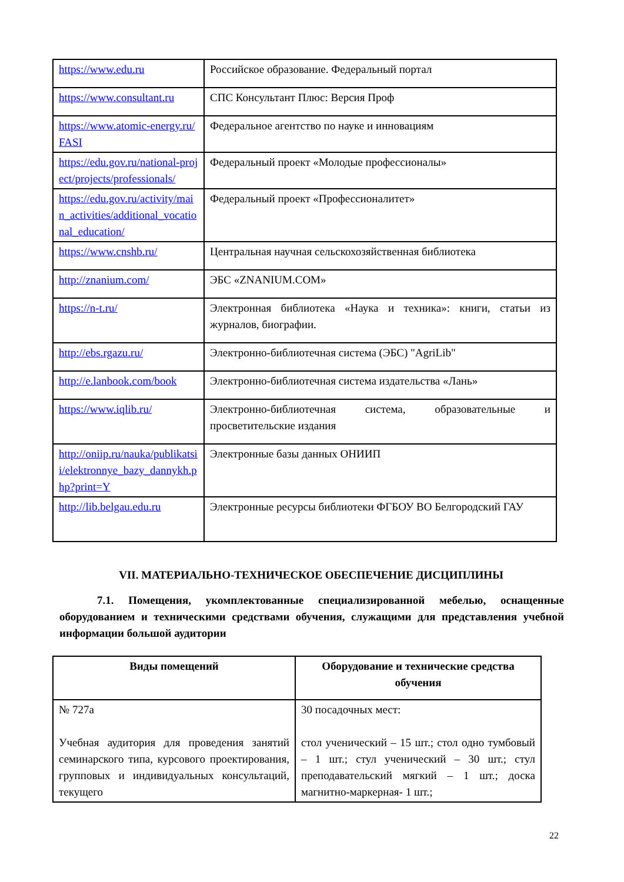| https://www.edu.ru | Российское образование. Федеральный портал |
| https://www.consultant.ru | СПС Консультант Плюс: Версия Проф |
| https://www.atomic-energy.ru/FASI | Федеральное агентство по науке и инновациям |
| https://edu.gov.ru/national-project/projects/professionals/ | Федеральный проект «Молодые профессионалы» |
| https://edu.gov.ru/activity/main_activities/additional_vocational_education/ | Федеральный проект «Профессионалитет» |
| https://www.cnshb.ru/ | Центральная научная сельскохозяйственная библиотека |
| http://znanium.com/ | ЭБС «ZNANIUM.COM» |
| https://n-t.ru/ | Электронная библиотека «Наука и техника»: книги, статьи из журналов, биографии. |
| http://ebs.rgazu.ru/ | Электронно-библиотечная система (ЭБС) "AgriLib" |
| http://e.lanbook.com/book | Электронно-библиотечная система издательства «Лань» |
| https://www.iqlib.ru/ | Электронно-библиотечная система, образовательные и просветительские издания |
| http://oniip.ru/nauka/publikatsii/elektronnye_bazy_dannykh.php?print=Y | Электронные базы данных ОНИИП |
| http://lib.belgau.edu.ru | Электронные ресурсы библиотеки ФГБОУ ВО Белгородский ГАУ |
VII. МАТЕРИАЛЬНО-ТЕХНИЧЕСКОЕ ОБЕСПЕЧЕНИЕ ДИСЦИПЛИНЫ
7.1. Помещения, укомплектованные специализированной мебелью, оснащенные оборудованием и техническими средствами обучения, служащими для представления учебной информации большой аудитории
| Виды помещений | Оборудование и технические средства обучения |
| --- | --- |
| № 727а Учебная аудитория для проведения занятий семинарского типа, курсового проектирования, групповых и индивидуальных консультаций, текущего | 30 посадочных мест: стол ученический – 15 шт.; стол одно тумбовый – 1 шт.; стул ученический – 30 шт.; стул преподавательский мягкий – 1 шт.; доска магнитно-маркерная- 1 шт.; |
22